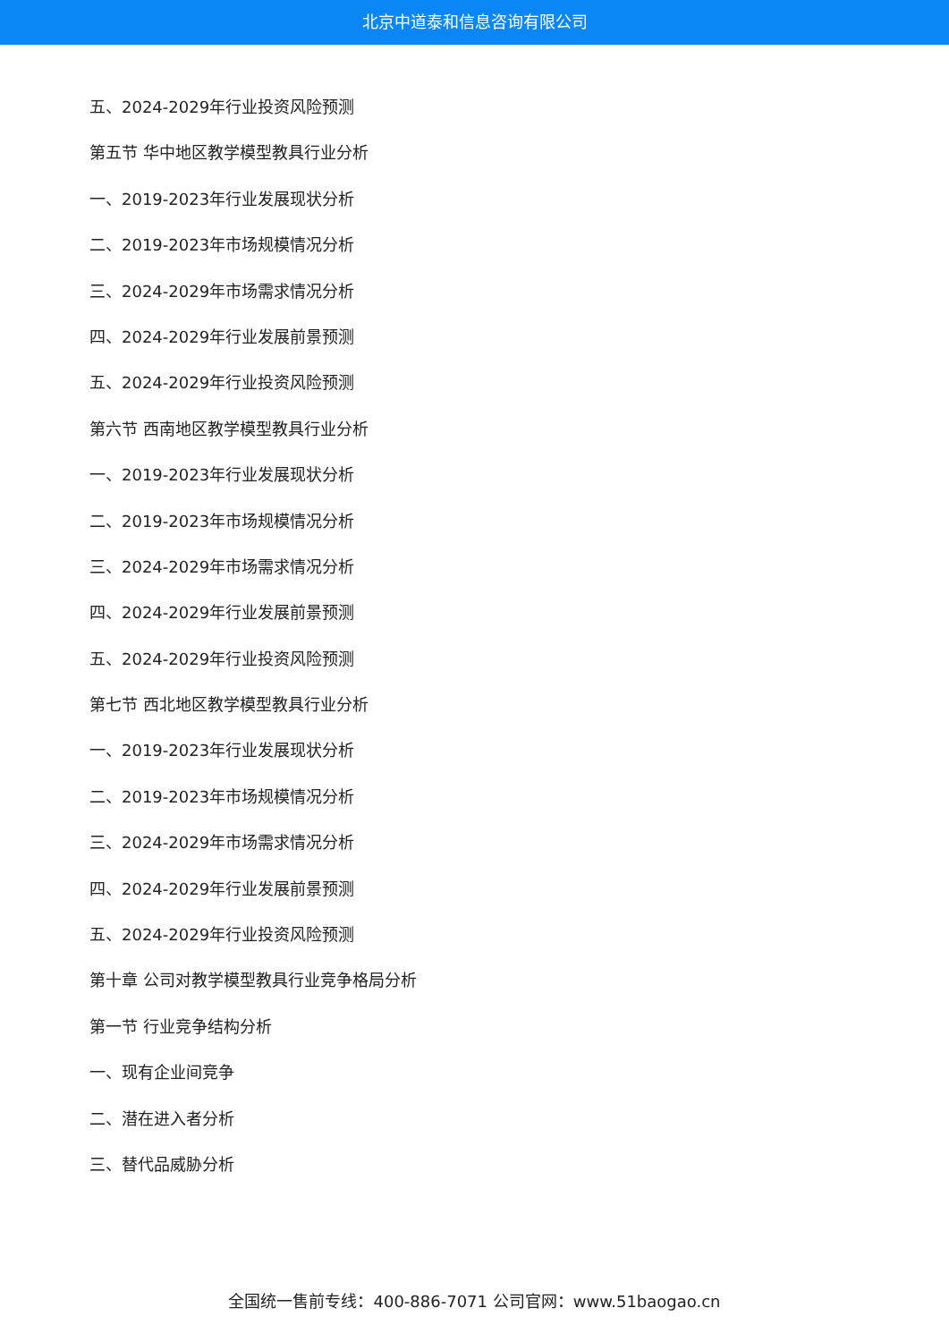北京中道泰和信息咨询有限公司
五、2024-2029年行业投资风险预测
第五节 华中地区教学模型教具行业分析
一、2019-2023年行业发展现状分析
二、2019-2023年市场规模情况分析
三、2024-2029年市场需求情况分析
四、2024-2029年行业发展前景预测
五、2024-2029年行业投资风险预测
第六节 西南地区教学模型教具行业分析
一、2019-2023年行业发展现状分析
二、2019-2023年市场规模情况分析
三、2024-2029年市场需求情况分析
四、2024-2029年行业发展前景预测
五、2024-2029年行业投资风险预测
第七节 西北地区教学模型教具行业分析
一、2019-2023年行业发展现状分析
二、2019-2023年市场规模情况分析
三、2024-2029年市场需求情况分析
四、2024-2029年行业发展前景预测
五、2024-2029年行业投资风险预测
第十章 公司对教学模型教具行业竞争格局分析
第一节 行业竞争结构分析
一、现有企业间竞争
二、潜在进入者分析
三、替代品威胁分析
全国统一售前专线：400-886-7071 公司官网：www.51baogao.cn